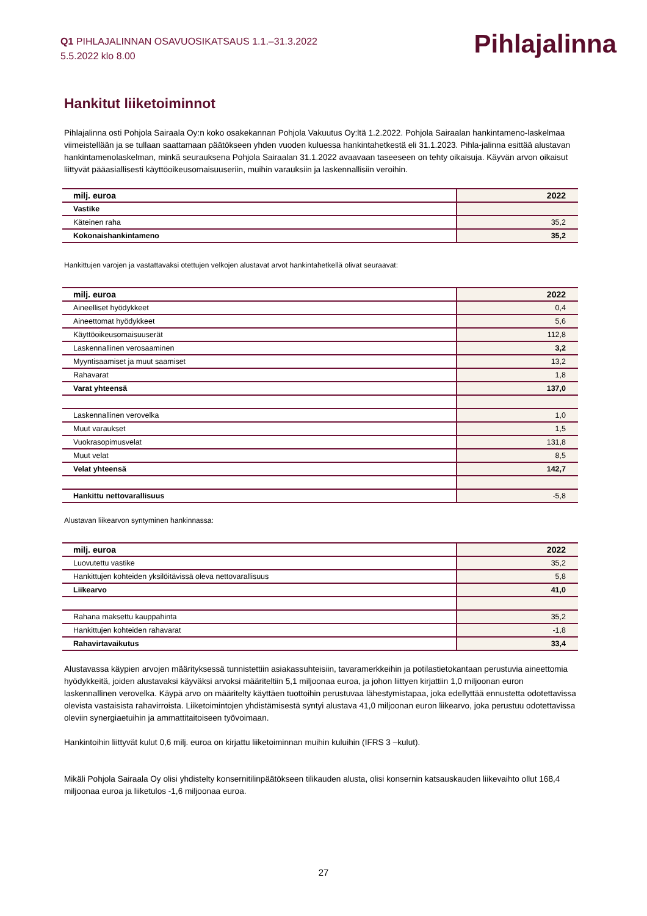Q1 PIHLAJALINNAN OSAVUOSIKATSAUS 1.1.–31.3.2022
5.5.2022 klo 8.00
Pihlajalinna
Hankitut liiketoiminnot
Pihlajalinna osti Pohjola Sairaala Oy:n koko osakekannan Pohjola Vakuutus Oy:ltä 1.2.2022. Pohjola Sairaalan hankintameno-laskelmaa viimeistellään ja se tullaan saattamaan päätökseen yhden vuoden kuluessa hankintahetkestä eli 31.1.2023. Pihla-jalinna esittää alustavan hankintamenolaskelman, minkä seurauksena Pohjola Sairaalan 31.1.2022 avaavaan taseeseen on tehty oikaisuja. Käyvän arvon oikaisut liittyvät pääasiallisesti käyttöoikeusomaisuuseriin, muihin varauksiin ja laskennallisiin veroihin.
| milj. euroa | 2022 |
| Vastike | |
| Käteinen raha | 35,2 |
| Kokonaishankintameno | 35,2 |
Hankittujen varojen ja vastattavaksi otettujen velkojen alustavat arvot hankintahetkellä olivat seuraavat:
| milj. euroa | 2022 |
| Aineelliset hyödykkeet | 0,4 |
| Aineettomat hyödykkeet | 5,6 |
| Käyttöoikeusomaisuuserät | 112,8 |
| Laskennallinen verosaaminen | 3,2 |
| Myyntisaamiset ja muut saamiset | 13,2 |
| Rahavarat | 1,8 |
| Varat yhteensä | 137,0 |
| Laskennallinen verovelka | 1,0 |
| Muut varaukset | 1,5 |
| Vuokrasopimusvelat | 131,8 |
| Muut velat | 8,5 |
| Velat yhteensä | 142,7 |
| Hankittu nettovarallisuus | -5,8 |
Alustavan liikearvon syntyminen hankinnassa:
| milj. euroa | 2022 |
| Luovutettu vastike | 35,2 |
| Hankittujen kohteiden yksilöitävissä oleva nettovarallisuus | 5,8 |
| Liikearvo | 41,0 |
| Rahana maksettu kauppahinta | 35,2 |
| Hankittujen kohteiden rahavarat | -1,8 |
| Rahavirtavaikutus | 33,4 |
Alustavassa käypien arvojen määrityksessä tunnistettiin asiakassuhteisiin, tavaramerkkeihin ja potilastietokantaan perustuvia aineettomia hyödykkeitä, joiden alustavaksi käyväksi arvoksi määriteltiin 5,1 miljoonaa euroa, ja johon liittyen kirjattiin 1,0 miljoonan euron laskennallinen verovelka. Käypä arvo on määritelty käyttäen tuottoihin perustuvaa lähestymistapaa, joka edellyttää ennustetta odotettavissa olevista vastaisista rahavirroista. Liiketoimintojen yhdistämisestä syntyi alustava 41,0 miljoonan euron liikearvo, joka perustuu odotettavissa oleviin synergiaetuihin ja ammattitaitoiseen työvoimaan.
Hankintoihin liittyvät kulut 0,6 milj. euroa on kirjattu liiketoiminnan muihin kuluihin (IFRS 3 –kulut).
Mikäli Pohjola Sairaala Oy olisi yhdistelty konsernitilinpäätökseen tilikauden alusta, olisi konsernin katsauskauden liikevaihto ollut 168,4 miljoonaa euroa ja liiketulos -1,6 miljoonaa euroa.
27